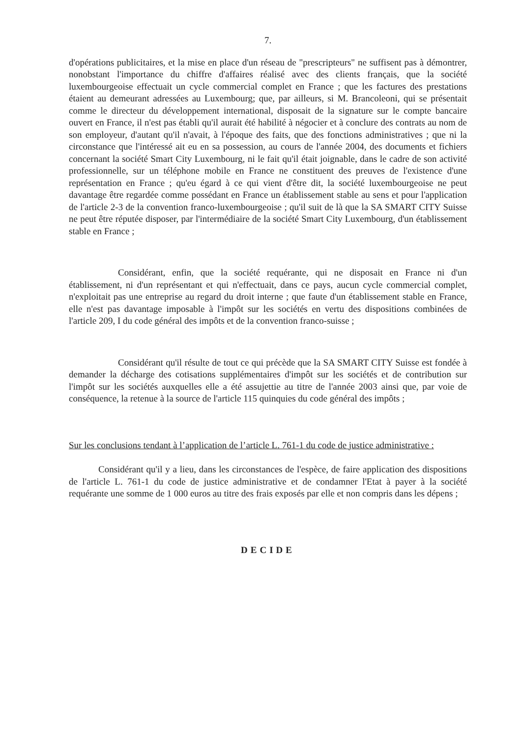7.
d'opérations publicitaires, et la mise en place d'un réseau de "prescripteurs" ne suffisent pas à démontrer, nonobstant l'importance du chiffre d'affaires réalisé avec des clients français, que la société luxembourgeoise effectuait un cycle commercial complet en France ; que les factures des prestations étaient au demeurant adressées au Luxembourg; que, par ailleurs, si M. Brancoleoni, qui se présentait comme le directeur du développement international, disposait de la signature sur le compte bancaire ouvert en France, il n'est pas établi qu'il aurait été habilité à négocier et à conclure des contrats au nom de son employeur, d'autant qu'il n'avait, à l'époque des faits, que des fonctions administratives ; que ni la circonstance que l'intéressé ait eu en sa possession, au cours de l'année 2004, des documents et fichiers concernant la société Smart City Luxembourg, ni le fait qu'il était joignable, dans le cadre de son activité professionnelle, sur un téléphone mobile en France ne constituent des preuves de l'existence d'une représentation en France ; qu'eu égard à ce qui vient d'être dit, la société luxembourgeoise ne peut davantage être regardée comme possédant en France un établissement stable au sens et pour l'application de l'article 2-3 de la convention franco-luxembourgeoise ; qu'il suit de là que la SA SMART CITY Suisse ne peut être réputée disposer, par l'intermédiaire de la société Smart City Luxembourg, d'un établissement stable en France ;
Considérant, enfin, que la société requérante, qui ne disposait en France ni d'un établissement, ni d'un représentant et qui n'effectuait, dans ce pays, aucun cycle commercial complet, n'exploitait pas une entreprise au regard du droit interne ; que faute d'un établissement stable en France, elle n'est pas davantage imposable à l'impôt sur les sociétés en vertu des dispositions combinées de l'article 209, I du code général des impôts et de la convention franco-suisse ;
Considérant qu'il résulte de tout ce qui précède que la SA SMART CITY Suisse est fondée à demander la décharge des cotisations supplémentaires d'impôt sur les sociétés et de contribution sur l'impôt sur les sociétés auxquelles elle a été assujettie au titre de l'année 2003 ainsi que, par voie de conséquence, la retenue à la source de l'article 115 quinquies du code général des impôts ;
Sur les conclusions tendant à l’application de l’article L. 761-1 du code de justice administrative :
Considérant qu'il y a lieu, dans les circonstances de l'espèce, de faire application des dispositions de l'article L. 761-1 du code de justice administrative et de condamner l'Etat à payer à la société requérante une somme de 1 000 euros au titre des frais exposés par elle et non compris dans les dépens ;
DECIDE